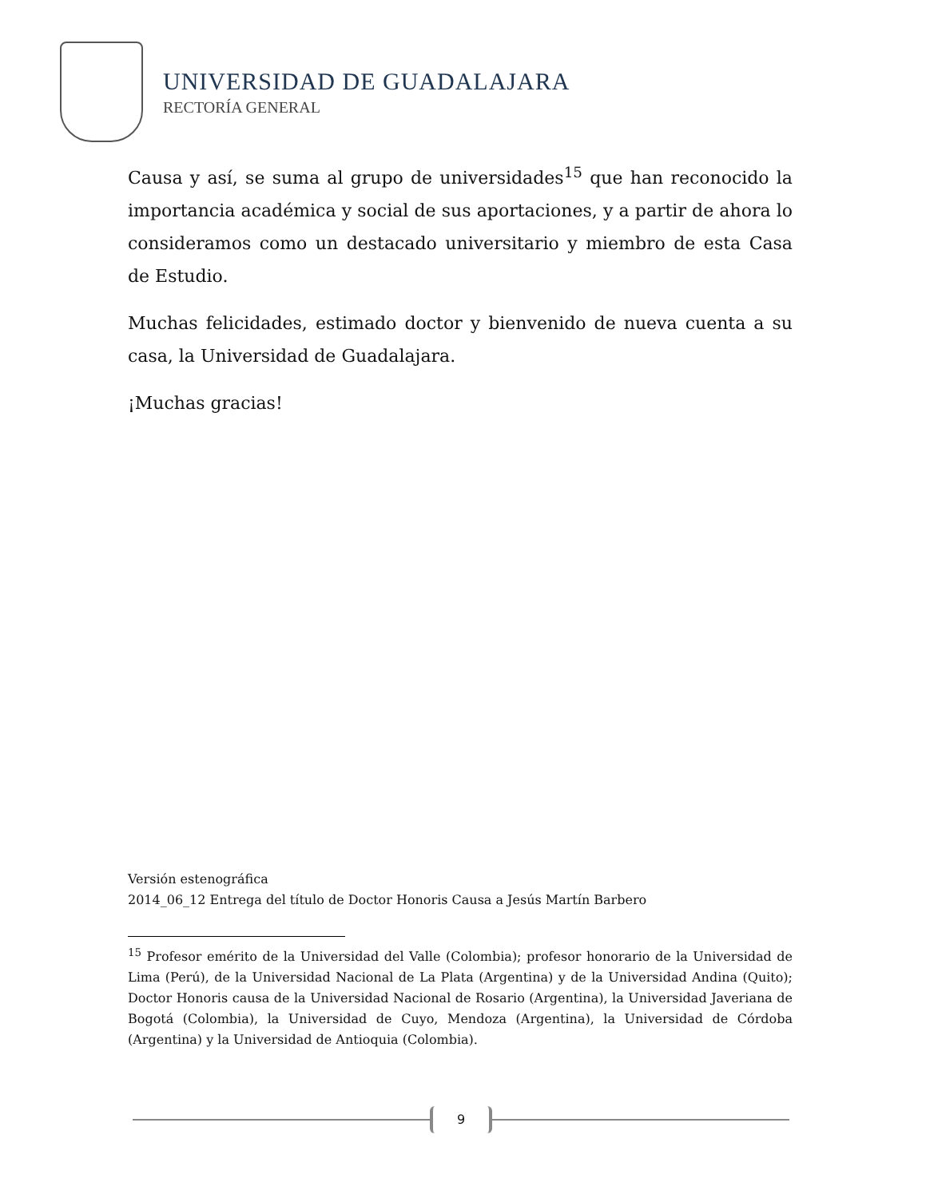UNIVERSIDAD DE GUADALAJARA
RECTORÍA GENERAL
Causa y así, se suma al grupo de universidades<sup>15</sup> que han reconocido la importancia académica y social de sus aportaciones, y a partir de ahora lo consideramos como un destacado universitario y miembro de esta Casa de Estudio.
Muchas felicidades, estimado doctor y bienvenido de nueva cuenta a su casa, la Universidad de Guadalajara.
¡Muchas gracias!
Versión estenográfica
2014_06_12 Entrega del título de Doctor Honoris Causa a Jesús Martín Barbero
<sup>15</sup> Profesor emérito de la Universidad del Valle (Colombia); profesor honorario de la Universidad de Lima (Perú), de la Universidad Nacional de La Plata (Argentina) y de la Universidad Andina (Quito); Doctor Honoris causa de la Universidad Nacional de Rosario (Argentina), la Universidad Javeriana de Bogotá (Colombia), la Universidad de Cuyo, Mendoza (Argentina), la Universidad de Córdoba (Argentina) y la Universidad de Antioquia (Colombia).
9